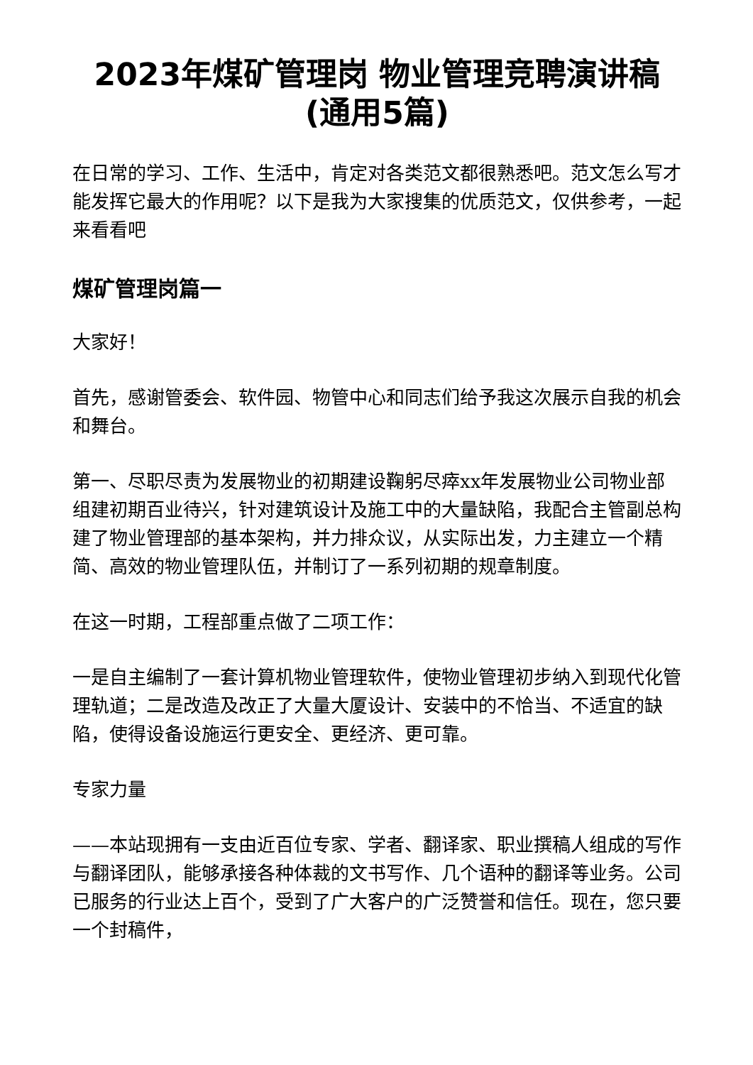2023年煤矿管理岗 物业管理竞聘演讲稿(通用5篇)
在日常的学习、工作、生活中，肯定对各类范文都很熟悉吧。范文怎么写才能发挥它最大的作用呢？以下是我为大家搜集的优质范文，仅供参考，一起来看看吧
煤矿管理岗篇一
大家好！
首先，感谢管委会、软件园、物管中心和同志们给予我这次展示自我的机会和舞台。
第一、尽职尽责为发展物业的初期建设鞠躬尽瘁xx年发展物业公司物业部组建初期百业待兴，针对建筑设计及施工中的大量缺陷，我配合主管副总构建了物业管理部的基本架构，并力排众议，从实际出发，力主建立一个精简、高效的物业管理队伍，并制订了一系列初期的规章制度。
在这一时期，工程部重点做了二项工作：
一是自主编制了一套计算机物业管理软件，使物业管理初步纳入到现代化管理轨道；二是改造及改正了大量大厦设计、安装中的不恰当、不适宜的缺陷，使得设备设施运行更安全、更经济、更可靠。
专家力量
——本站现拥有一支由近百位专家、学者、翻译家、职业撰稿人组成的写作与翻译团队，能够承接各种体裁的文书写作、几个语种的翻译等业务。公司已服务的行业达上百个，受到了广大客户的广泛赞誉和信任。现在，您只要一个封稿件，